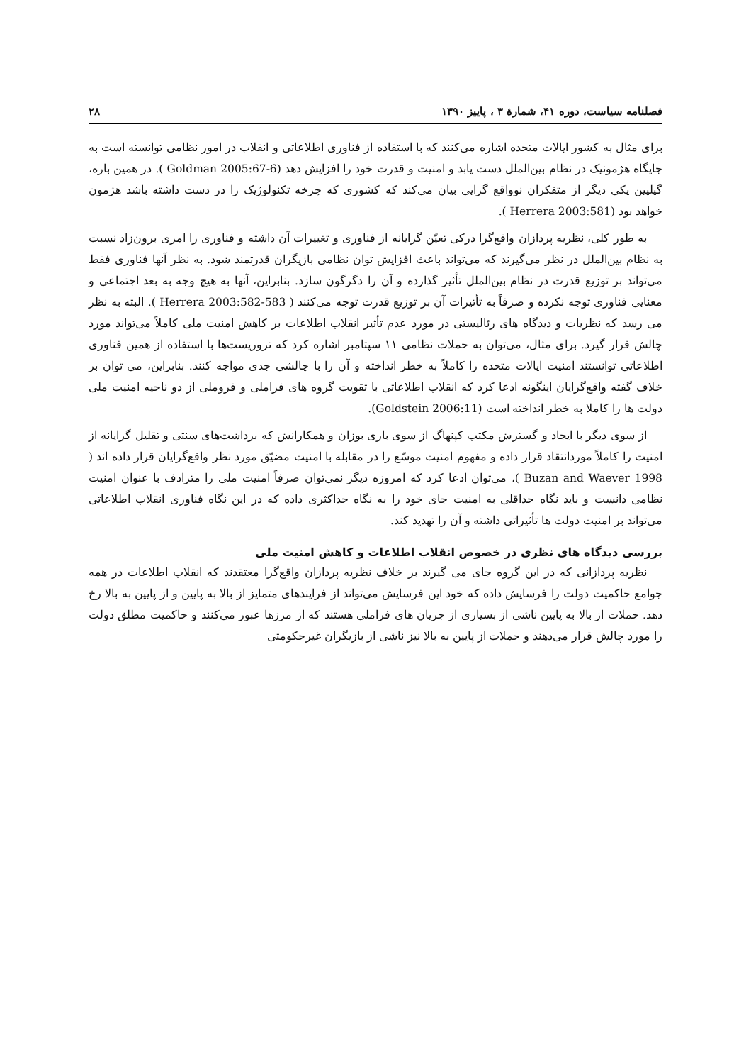فصلنامه سیاست، دوره ۴۱، شمارهٔ ۳ ، پاییز ۱۳۹۰ ۲۸
برای مثال به کشور ایالات متحده اشاره می‌کنند که با استفاده از فناوری اطلاعاتی و انقلاب در امور نظامی توانسته است به جایگاه هژمونیک در نظام بین‌الملل دست یابد و امنیت و قدرت خود را افزایش دهد (Goldman 2005:67-6 ). در همین باره، گیلپین یکی دیگر از متفکران نوواقع گرایی بیان می‌کند که کشوری که چرخه تکنولوژیک را در دست داشته باشد هژمون خواهد بود (Herrera 2003:581 ).
به طور کلی، نظریه پردازان واقع‌گرا درکی تعیّن گرایانه از فناوری و تغییرات آن داشته و فناوری را امری برون‌زاد نسبت به نظام بین‌الملل در نظر می‌گیرند که می‌تواند باعث افزایش توان نظامی بازیگران قدرتمند شود. به نظر آنها فناوری فقط می‌تواند بر توزیع قدرت در نظام بین‌الملل تأثیر گذارده و آن را دگرگون سازد. بنابراین، آنها به هیچ وجه به بعد اجتماعی و معنایی فناوری توجه نکرده و صرفاً به تأثیرات آن بر توزیع قدرت توجه می‌کنند ( Herrera 2003:582-583 ). البته به نظر می رسد که نظریات و دیدگاه های رئالیستی در مورد عدم تأثیر انقلاب اطلاعات بر کاهش امنیت ملی کاملاً می‌تواند مورد چالش قرار گیرد. برای مثال، می‌توان به حملات نظامی ۱۱ سپتامبر اشاره کرد که تروریست‌ها با استفاده از همین فناوری اطلاعاتی توانستند امنیت ایالات متحده را کاملاً به خطر انداخته و آن را با چالشی جدی مواجه کنند. بنابراین، می توان بر خلاف گفته واقع‌گرایان اینگونه ادعا کرد که انقلاب اطلاعاتی با تقویت گروه های فراملی و فروملی از دو ناحیه امنیت ملی دولت ها را کاملا به خطر انداخته است (Goldstein 2006:11).
از سوی دیگر با ایجاد و گسترش مکتب کپنهاگ از سوی باری بوزان و همکارانش که برداشت‌های سنتی و تقلیل گرایانه از امنیت را کاملاً موردانتقاد قرار داده و مفهوم امنیت موسّع را در مقابله با امنیت مضیّق مورد نظر واقع‌گرایان قرار داده اند ( Buzan and Waever 1998 )، می‌توان ادعا کرد که امروزه دیگر نمی‌توان صرفاً امنیت ملی را مترادف با عنوان امنیت نظامی دانست و باید نگاه حداقلی به امنیت جای خود را به نگاه حداکثری داده که در این نگاه فناوری انقلاب اطلاعاتی می‌تواند بر امنیت دولت ها تأثیراتی داشته و آن را تهدید کند.
بررسی دیدگاه های نظری در خصوص انقلاب اطلاعات و کاهش امنیت ملی
نظریه پردازانی که در این گروه جای می گیرند بر خلاف نظریه پردازان واقع‌گرا معتقدند که انقلاب اطلاعات در همه جوامع حاکمیت دولت را فرسایش داده که خود این فرسایش می‌تواند از فرایندهای متمایز از بالا به پایین و از پایین به بالا رخ دهد. حملات از بالا به پایین ناشی از بسیاری از جریان های فراملی هستند که از مرزها عبور می‌کنند و حاکمیت مطلق دولت را مورد چالش قرار می‌دهند و حملات از پایین به بالا نیز ناشی از بازیگران غیرحکومتی